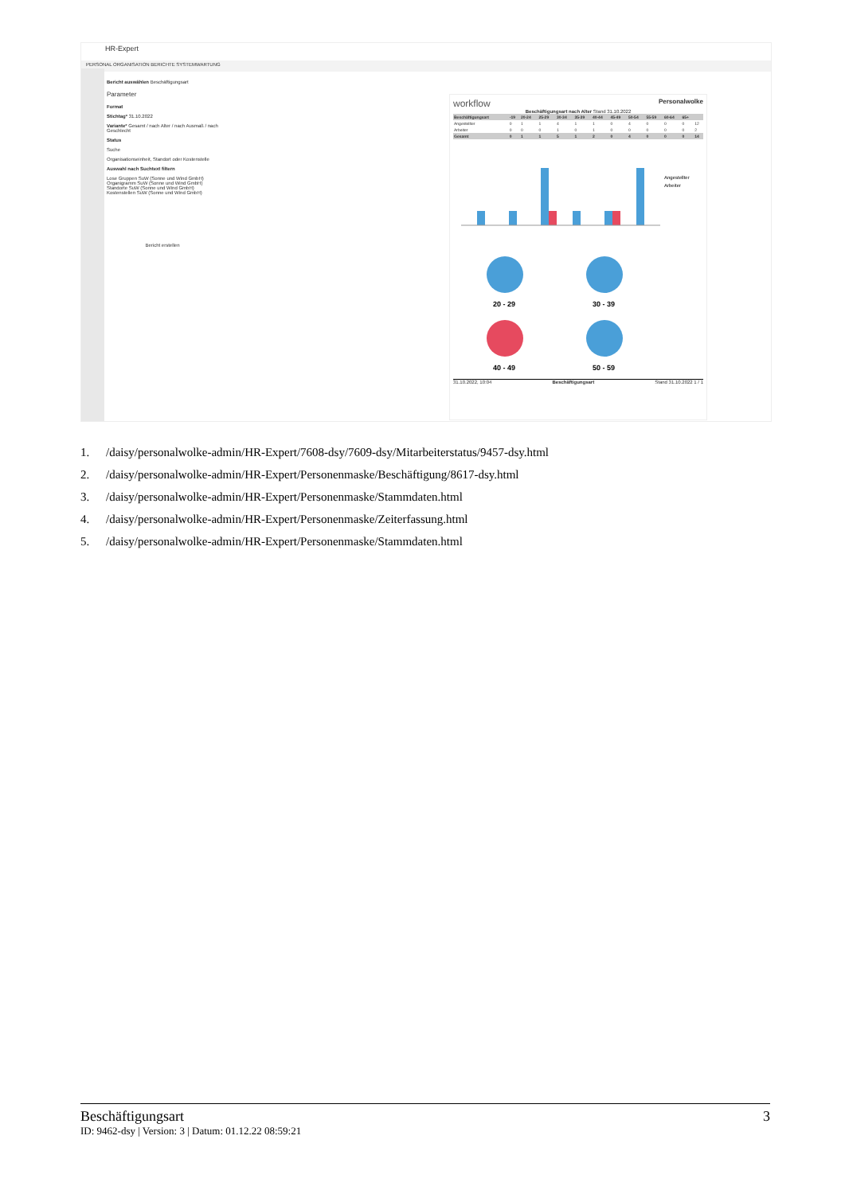HR-Expert
PERSONAL ORGANISATION BERICHTE SYSTEMWARTUNG
Bericht auswählen Beschäftigungsart
Parameter
Format
Stichtag* 31.10.2022
Variante* Gesamt / nach Alter / nach Ausmaß / nach Geschlecht
Status
Suche
Organisationseinheit, Standort oder Kostenstelle
Auswahl nach Suchtext filtern
Lose Gruppen SuW (Sonne und Wind GmbH)
Organigramm SuW (Sonne und Wind GmbH)
Standorte SuW (Sonne und Wind GmbH)
Kostenstellen SuW (Sonne und Wind GmbH)
Bericht erstellen
workflow Personalwolke
Beschäftigungsart nach Alter Stand 31.10.2022
| Beschäftigungsart | -19 | 20-24 | 25-29 | 30-34 | 35-39 | 40-44 | 45-49 | 50-54 | 55-59 | 60-64 | 65+ | |
| --- | --- | --- | --- | --- | --- | --- | --- | --- | --- | --- | --- | --- |
| Angestellter | 0 | 1 | 1 | 4 | 1 | 1 | 0 | 4 | 0 | 0 | 0 | 12 |
| Arbeiter | 0 | 0 | 0 | 1 | 0 | 1 | 0 | 0 | 0 | 0 | 0 | 2 |
| Gesamt | 0 | 1 | 1 | 5 | 1 | 2 | 0 | 4 | 0 | 0 | 0 | 14 |
Angestellter
Arbeiter
20 - 29
30 - 39
40 - 49
50 - 59
31.10.2022, 10:04 Beschäftigungsart Stand 31.10.2022 1 / 1
1. /daisy/personalwolke-admin/HR-Expert/7608-dsy/7609-dsy/Mitarbeiterstatus/9457-dsy.html
2. /daisy/personalwolke-admin/HR-Expert/Personenmaske/Beschäftigung/8617-dsy.html
3. /daisy/personalwolke-admin/HR-Expert/Personenmaske/Stammdaten.html
4. /daisy/personalwolke-admin/HR-Expert/Personenmaske/Zeiterfassung.html
5. /daisy/personalwolke-admin/HR-Expert/Personenmaske/Stammdaten.html
Beschäftigungsart 3
ID: 9462-dsy | Version: 3 | Datum: 01.12.22 08:59:21